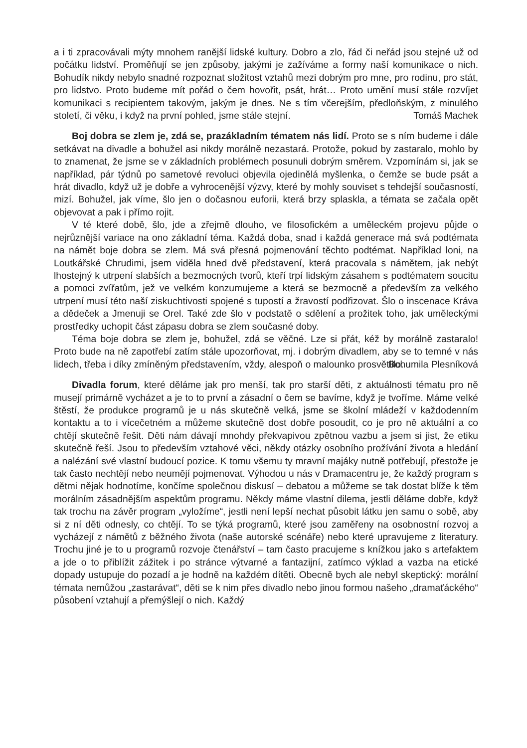a i ti zpracovávali mýty mnohem ranější lidské kultury. Dobro a zlo, řád či neřád jsou stejné už od počátku lidství. Proměňují se jen způsoby, jakými je zažíváme a formy naší komunikace o nich. Bohudík nikdy nebylo snadné rozpoznat složitost vztahů mezi dobrým pro mne, pro rodinu, pro stát, pro lidstvo. Proto budeme mít pořád o čem hovořit, psát, hrát… Proto umění musí stále rozvíjet komunikaci s recipientem takovým, jakým je dnes. Ne s tím včerejším, předloňským, z minulého století, či věku, i když na první pohled, jsme stále stejní.
Tomáš Machek
Boj dobra se zlem je, zdá se, prazákladním tématem nás lidí. Proto se s ním budeme i dále setkávat na divadle a bohužel asi nikdy morálně nezastará. Protože, pokud by zastaralo, mohlo by to znamenat, že jsme se v základních problémech posunuli dobrým směrem. Vzpomínám si, jak se například, pár týdnů po sametové revoluci objevila ojedinělá myšlenka, o čemže se bude psát a hrát divadlo, když už je dobře a vyhrocenější výzvy, které by mohly souviset s tehdejší současností, mizí. Bohužel, jak víme, šlo jen o dočasnou euforii, která brzy splaskla, a témata se začala opět objevovat a pak i přímo rojit.
V té které době, šlo, jde a zřejmě dlouho, ve filosofickém a uměleckém projevu půjde o nejrůznější variace na ono základní téma. Každá doba, snad i každá generace má svá podtémata na námět boje dobra se zlem. Má svá přesná pojmenování těchto podtémat. Například loni, na Loutkářské Chrudimi, jsem viděla hned dvě představení, která pracovala s námětem, jak nebýt lhostejný k utrpení slabších a bezmocných tvorů, kteří trpí lidským zásahem s podtématem soucitu a pomoci zvířatům, jež ve velkém konzumujeme a která se bezmocně a především za velkého utrpení musí této naší ziskuchtivosti spojené s tupostí a žravostí podřizovat. Šlo o inscenace Kráva a dědeček a Jmenuji se Orel. Také zde šlo v podstatě o sdělení a prožitek toho, jak uměleckými prostředky uchopit část zápasu dobra se zlem současné doby.
Téma boje dobra se zlem je, bohužel, zdá se věčné. Lze si přát, kéž by morálně zastaralo! Proto bude na ně zapotřebí zatím stále upozorňovat, mj. i dobrým divadlem, aby se to temné v nás lidech, třeba i díky zmíněným představením, vždy, alespoň o malounko prosvětlilo.
Bohumila Plesníková
Divadla forum, které děláme jak pro menší, tak pro starší děti, z aktuálnosti tématu pro ně musejí primárně vycházet a je to to první a zásadní o čem se bavíme, když je tvoříme. Máme velké štěstí, že produkce programů je u nás skutečně velká, jsme se školní mládeží v každodenním kontaktu a to i vícečetném a můžeme skutečně dost dobře posoudit, co je pro ně aktuální a co chtějí skutečně řešit. Děti nám dávají mnohdy překvapivou zpětnou vazbu a jsem si jist, že etiku skutečně řeší. Jsou to především vztahové věci, někdy otázky osobního prožívání života a hledání a nalézání své vlastní budoucí pozice. K tomu všemu ty mravní majáky nutně potřebují, přestože je tak často nechtějí nebo neumějí pojmenovat. Výhodou u nás v Dramacentru je, že každý program s dětmi nějak hodnotíme, končíme společnou diskusí – debatou a můžeme se tak dostat blíže k těm morálním zásadnějším aspektům programu. Někdy máme vlastní dilema, jestli děláme dobře, když tak trochu na závěr program „vyložíme“, jestli není lepší nechat působit látku jen samu o sobě, aby si z ní děti odnesly, co chtějí. To se týká programů, které jsou zaměřeny na osobnostní rozvoj a vycházejí z námětů z běžného života (naše autorské scénáře) nebo které upravujeme z literatury. Trochu jiné je to u programů rozvoje čtenářství – tam často pracujeme s knížkou jako s artefaktem a jde o to přiblížit zážitek i po stránce výtvarné a fantazijní, zatímco výklad a vazba na etické dopady ustupuje do pozadí a je hodně na každém dítěti. Obecně bych ale nebyl skeptický: morální témata nemůžou „zastarávat“, děti se k nim přes divadlo nebo jinou formou našeho „dramaťáckého“ působení vztahují a přemýšlejí o nich. Každý